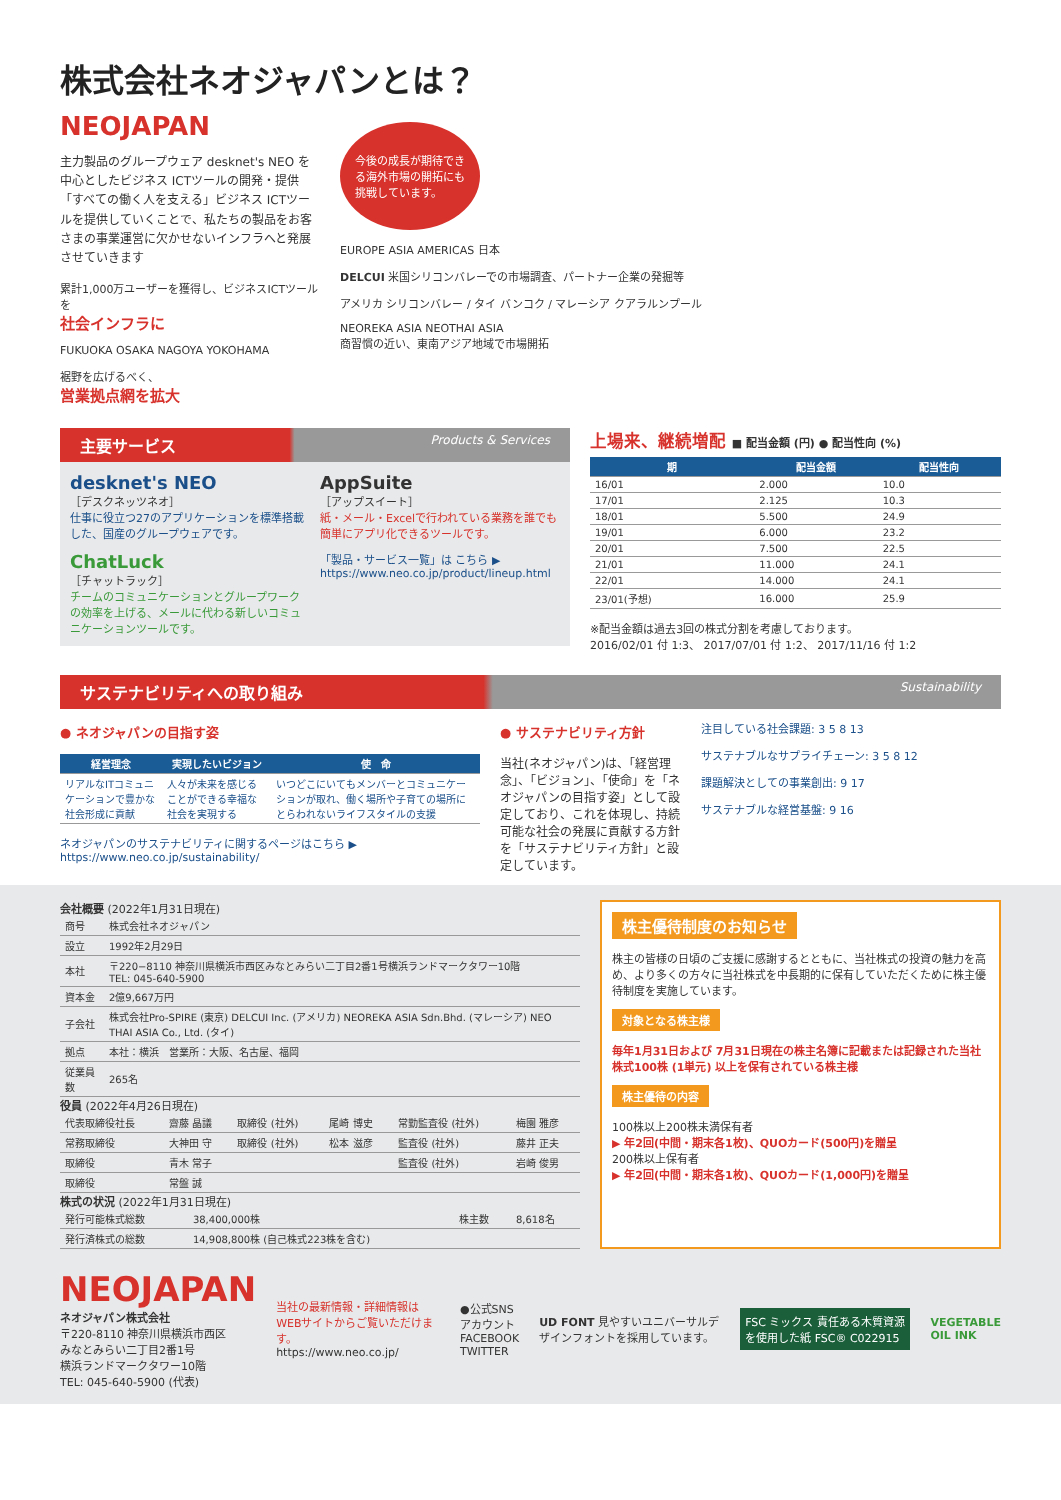株式会社ネオジャパンとは？
NEOJAPAN
主力製品のグループウェア desknet's NEO を中心としたビジネス ICTツールの開発・提供「すべての働く人を支える」ビジネス ICTツールを提供していくことで、私たちの製品をお客さまの事業運営に欠かせないインフラへと発展させていきます
累計1,000万ユーザーを獲得し、ビジネスICTツールを
社会インフラに
FUKUOKA OSAKA NAGOYA YOKOHAMA
裾野を広げるべく、
営業拠点網を拡大
今後の成長が期待できる海外市場の開拓にも挑戦しています。
EUROPE ASIA AMERICAS 日本
DELCUI 米国シリコンバレーでの市場調査、パートナー企業の発掘等
アメリカ シリコンバレー / タイ バンコク / マレーシア クアラルンプール
NEOREKA ASIA NEOTHAI ASIA
商習慣の近い、東南アジア地域で市場開拓
主要サービス Products & Services
desknet's NEO
［デスクネッツネオ］
仕事に役立つ27のアプリケーションを標準搭載した、国産のグループウェアです。
AppSuite
［アップスイート］
紙・メール・Excelで行われている業務を誰でも簡単にアプリ化できるツールです。
ChatLuck
［チャットラック］
チームのコミュニケーションとグループワークの効率を上げる、メールに代わる新しいコミュニケーションツールです。
「製品・サービス一覧」は こちら ▶
https://www.neo.co.jp/product/lineup.html
上場来、継続増配 ■ 配当金額 (円) ● 配当性向 (%)
| 期 | 配当金額 | 配当性向 |
| --- | --- | --- |
| 16/01 | 2.000 | 10.0 |
| 17/01 | 2.125 | 10.3 |
| 18/01 | 5.500 | 24.9 |
| 19/01 | 6.000 | 23.2 |
| 20/01 | 7.500 | 22.5 |
| 21/01 | 11.000 | 24.1 |
| 22/01 | 14.000 | 24.1 |
| 23/01(予想) | 16.000 | 25.9 |
※配当金額は過去3回の株式分割を考慮しております。
2016/02/01 付 1:3、 2017/07/01 付 1:2、 2017/11/16 付 1:2
サステナビリティへの取り組み Sustainability
● ネオジャパンの目指す姿
| 経営理念 | 実現したいビジョン | 使 命 |
| --- | --- | --- |
| リアルなITコミュニケーションで豊かな社会形成に貢献 | 人々が未来を感じることができる幸福な社会を実現する | いつどこにいてもメンバーとコミュニケーションが取れ、働く場所や子育ての場所にとらわれないライフスタイルの支援 |
ネオジャパンのサステナビリティに関するページはこちら ▶
https://www.neo.co.jp/sustainability/
● サステナビリティ方針
当社(ネオジャパン)は、「経営理念」、「ビジョン」、「使命」を「ネオジャパンの目指す姿」として設定しており、これを体現し、持続可能な社会の発展に貢献する方針を「サステナビリティ方針」と設定しています。
注目している社会課題: 3 5 8 13
サステナブルなサプライチェーン: 3 5 8 12
課題解決としての事業創出: 9 17
サステナブルな経営基盤: 9 16
会社概要 (2022年1月31日現在)
| 商号 | 株式会社ネオジャパン |
| 設立 | 1992年2月29日 |
| 本社 | 〒220−8110 神奈川県横浜市西区みなとみらい二丁目2番1号横浜ランドマークタワー10階 TEL: 045-640-5900 |
| 資本金 | 2億9,667万円 |
| 子会社 | 株式会社Pro-SPIRE (東京) DELCUI Inc. (アメリカ) NEOREKA ASIA Sdn.Bhd. (マレーシア) NEO THAI ASIA Co., Ltd. (タイ) |
| 拠点 | 本社：横浜 営業所：大阪、名古屋、福岡 |
| 従業員数 | 265名 |
役員 (2022年4月26日現在)
| 代表取締役社長 | 齋藤 晶議 | 取締役 (社外) | 尾崎 博史 | 常勤監査役 (社外) | 梅園 雅彦 |
| 常務取締役 | 大神田 守 | 取締役 (社外) | 松本 滋彦 | 監査役 (社外) | 藤井 正夫 |
| 取締役 | 青木 常子 | | | 監査役 (社外) | 岩崎 俊男 |
| 取締役 | 常盤 誠 | | | | |
株式の状況 (2022年1月31日現在)
| 発行可能株式総数 | 38,400,000株 | 株主数 | 8,618名 |
| 発行済株式の総数 | 14,908,800株 (自己株式223株を含む) | | |
株主優待制度のお知らせ
株主の皆様の日頃のご支援に感謝するとともに、当社株式の投資の魅力を高め、より多くの方々に当社株式を中長期的に保有していただくために株主優待制度を実施しています。
対象となる株主様
毎年1月31日および 7月31日現在の株主名簿に記載または記録された当社株式100株 (1単元) 以上を保有されている株主様
株主優待の内容
100株以上200株未満保有者
▶ 年2回(中間・期末各1枚)、QUOカード(500円)を贈呈
200株以上保有者
▶ 年2回(中間・期末各1枚)、QUOカード(1,000円)を贈呈
NEOJAPAN
ネオジャパン株式会社
〒220-8110 神奈川県横浜市西区
みなとみらい二丁目2番1号
横浜ランドマークタワー10階
TEL: 045-640-5900 (代表)
当社の最新情報・詳細情報はWEBサイトからご覧いただけます。
https://www.neo.co.jp/
●公式SNSアカウント
FACEBOOK TWITTER
UD FONT 見やすいユニバーサルデザインフォントを採用しています。
FSC ミックス 責任ある木質資源を使用した紙 FSC® C022915
VEGETABLE OIL INK